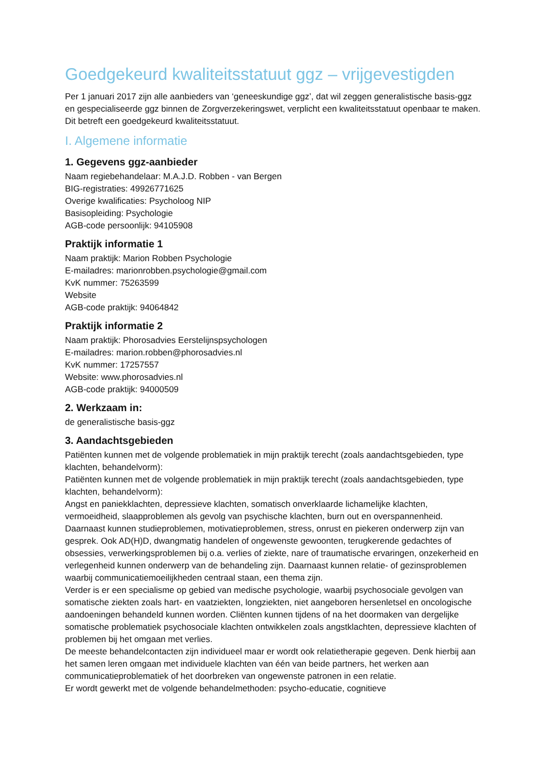Goedgekeurd kwaliteitsstatuut ggz – vrijgevestigden
Per 1 januari 2017 zijn alle aanbieders van ‘geneeskundige ggz’, dat wil zeggen generalistische basis-ggz en gespecialiseerde ggz binnen de Zorgverzekeringswet, verplicht een kwaliteitsstatuut openbaar te maken. Dit betreft een goedgekeurd kwaliteitsstatuut.
I. Algemene informatie
1. Gegevens ggz-aanbieder
Naam regiebehandelaar: M.A.J.D. Robben - van Bergen
BIG-registraties: 49926771625
Overige kwalificaties: Psycholoog NIP
Basisopleiding: Psychologie
AGB-code persoonlijk: 94105908
Praktijk informatie 1
Naam praktijk: Marion Robben Psychologie
E-mailadres: marionrobben.psychologie@gmail.com
KvK nummer: 75263599
Website
AGB-code praktijk: 94064842
Praktijk informatie 2
Naam praktijk: Phorosadvies Eerstelijnspsychologen
E-mailadres: marion.robben@phorosadvies.nl
KvK nummer: 17257557
Website: www.phorosadvies.nl
AGB-code praktijk: 94000509
2. Werkzaam in:
de generalistische basis-ggz
3. Aandachtsgebieden
Patiënten kunnen met de volgende problematiek in mijn praktijk terecht (zoals aandachtsgebieden, type klachten, behandelvorm):
Patiënten kunnen met de volgende problematiek in mijn praktijk terecht (zoals aandachtsgebieden, type klachten, behandelvorm):
Angst en paniekklachten, depressieve klachten, somatisch onverklaarde lichamelijke klachten, vermoeidheid, slaapproblemen als gevolg van psychische klachten, burn out en overspannenheid. Daarnaast kunnen studieproblemen, motivatieproblemen, stress, onrust en piekeren onderwerp zijn van gesprek. Ook AD(H)D, dwangmatig handelen of ongewenste gewoonten, terugkerende gedachtes of obsessies, verwerkingsproblemen bij o.a. verlies of ziekte, nare of traumatische ervaringen, onzekerheid en verlegenheid kunnen onderwerp van de behandeling zijn. Daarnaast kunnen relatie- of gezinsproblemen waarbij communicatiemoeilijkheden centraal staan, een thema zijn.
Verder is er een specialisme op gebied van medische psychologie, waarbij psychosociale gevolgen van somatische ziekten zoals hart- en vaatziekten, longziekten, niet aangeboren hersenletsel en oncologische aandoeningen behandeld kunnen worden. Cliënten kunnen tijdens of na het doormaken van dergelijke somatische problematiek psychosociale klachten ontwikkelen zoals angstklachten, depressieve klachten of problemen bij het omgaan met verlies.
De meeste behandelcontacten zijn individueel maar er wordt ook relatietherapie gegeven. Denk hierbij aan het samen leren omgaan met individuele klachten van één van beide partners, het werken aan communicatieproblematiek of het doorbreken van ongewenste patronen in een relatie.
Er wordt gewerkt met de volgende behandelmethoden: psycho-educatie, cognitieve